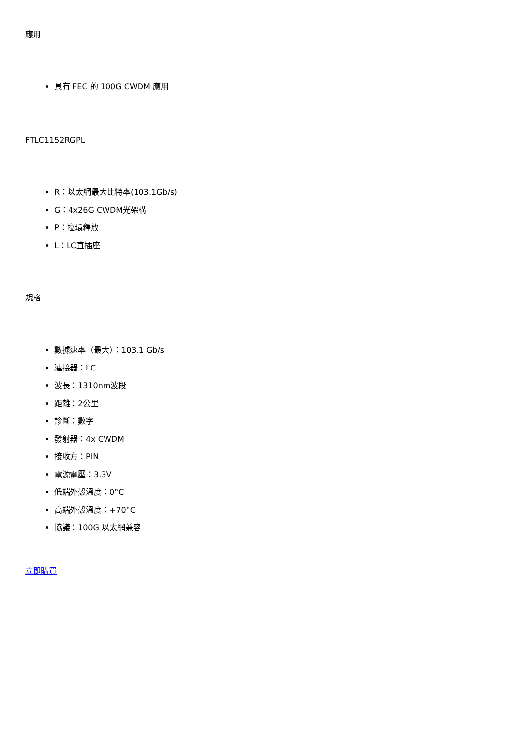應用
具有 FEC 的 100G CWDM 應用
FTLC1152RGPL
R：以太網最大比特率(103.1Gb/s)
G：4x26G CWDM光架構
P：拉環釋放
L：LC直插座
規格
數據速率（最大）：103.1 Gb/s
連接器：LC
波長：1310nm波段
距離：2公里
診斷：數字
發射器：4x CWDM
接收方：PIN
電源電壓：3.3V
低端外殼溫度：0°C
高端外殼溫度：+70°C
協議：100G 以太網兼容
立即購買